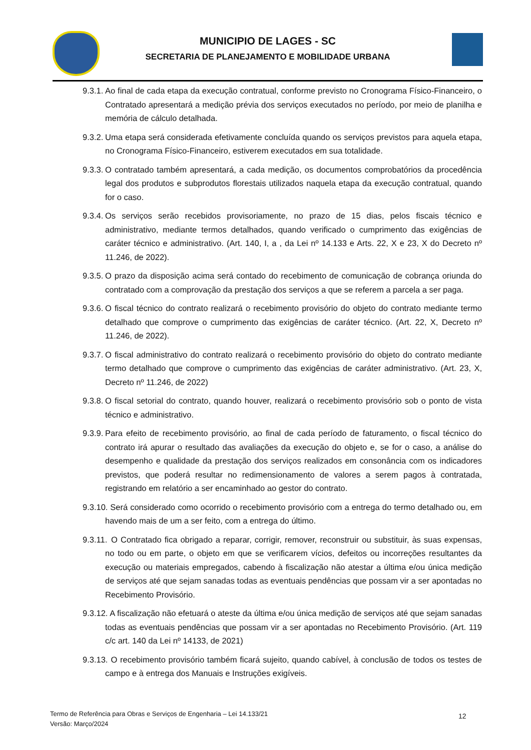MUNICIPIO DE LAGES - SC
SECRETARIA DE PLANEJAMENTO E MOBILIDADE URBANA
9.3.1.
Ao final de cada etapa da execução contratual, conforme previsto no Cronograma Físico-Financeiro, o Contratado apresentará a medição prévia dos serviços executados no período, por meio de planilha e memória de cálculo detalhada.
9.3.2.
Uma etapa será considerada efetivamente concluída quando os serviços previstos para aquela etapa, no Cronograma Físico-Financeiro, estiverem executados em sua totalidade.
9.3.3.
O contratado também apresentará, a cada medição, os documentos comprobatórios da procedência legal dos produtos e subprodutos florestais utilizados naquela etapa da execução contratual, quando for o caso.
9.3.4.
Os serviços serão recebidos provisoriamente, no prazo de 15 dias, pelos fiscais técnico e administrativo, mediante termos detalhados, quando verificado o cumprimento das exigências de caráter técnico e administrativo. (Art. 140, I, a , da Lei nº 14.133 e Arts. 22, X e 23, X do Decreto nº 11.246, de 2022).
9.3.5.
O prazo da disposição acima será contado do recebimento de comunicação de cobrança oriunda do contratado com a comprovação da prestação dos serviços a que se referem a parcela a ser paga.
9.3.6.
O fiscal técnico do contrato realizará o recebimento provisório do objeto do contrato mediante termo detalhado que comprove o cumprimento das exigências de caráter técnico. (Art. 22, X, Decreto nº 11.246, de 2022).
9.3.7.
O fiscal administrativo do contrato realizará o recebimento provisório do objeto do contrato mediante termo detalhado que comprove o cumprimento das exigências de caráter administrativo. (Art. 23, X, Decreto nº 11.246, de 2022)
9.3.8.
O fiscal setorial do contrato, quando houver, realizará o recebimento provisório sob o ponto de vista técnico e administrativo.
9.3.9.
Para efeito de recebimento provisório, ao final de cada período de faturamento, o fiscal técnico do contrato irá apurar o resultado das avaliações da execução do objeto e, se for o caso, a análise do desempenho e qualidade da prestação dos serviços realizados em consonância com os indicadores previstos, que poderá resultar no redimensionamento de valores a serem pagos à contratada, registrando em relatório a ser encaminhado ao gestor do contrato.
9.3.10.
Será considerado como ocorrido o recebimento provisório com a entrega do termo detalhado ou, em havendo mais de um a ser feito, com a entrega do último.
9.3.11.
O Contratado fica obrigado a reparar, corrigir, remover, reconstruir ou substituir, às suas expensas, no todo ou em parte, o objeto em que se verificarem vícios, defeitos ou incorreções resultantes da execução ou materiais empregados, cabendo à fiscalização não atestar a última e/ou única medição de serviços até que sejam sanadas todas as eventuais pendências que possam vir a ser apontadas no Recebimento Provisório.
9.3.12.
A fiscalização não efetuará o ateste da última e/ou única medição de serviços até que sejam sanadas todas as eventuais pendências que possam vir a ser apontadas no Recebimento Provisório. (Art. 119 c/c art. 140 da Lei nº 14133, de 2021)
9.3.13.
O recebimento provisório também ficará sujeito, quando cabível, à conclusão de todos os testes de campo e à entrega dos Manuais e Instruções exigíveis.
Termo de Referência para Obras e Serviços de Engenharia – Lei 14.133/21
Versão: Março/2024
12